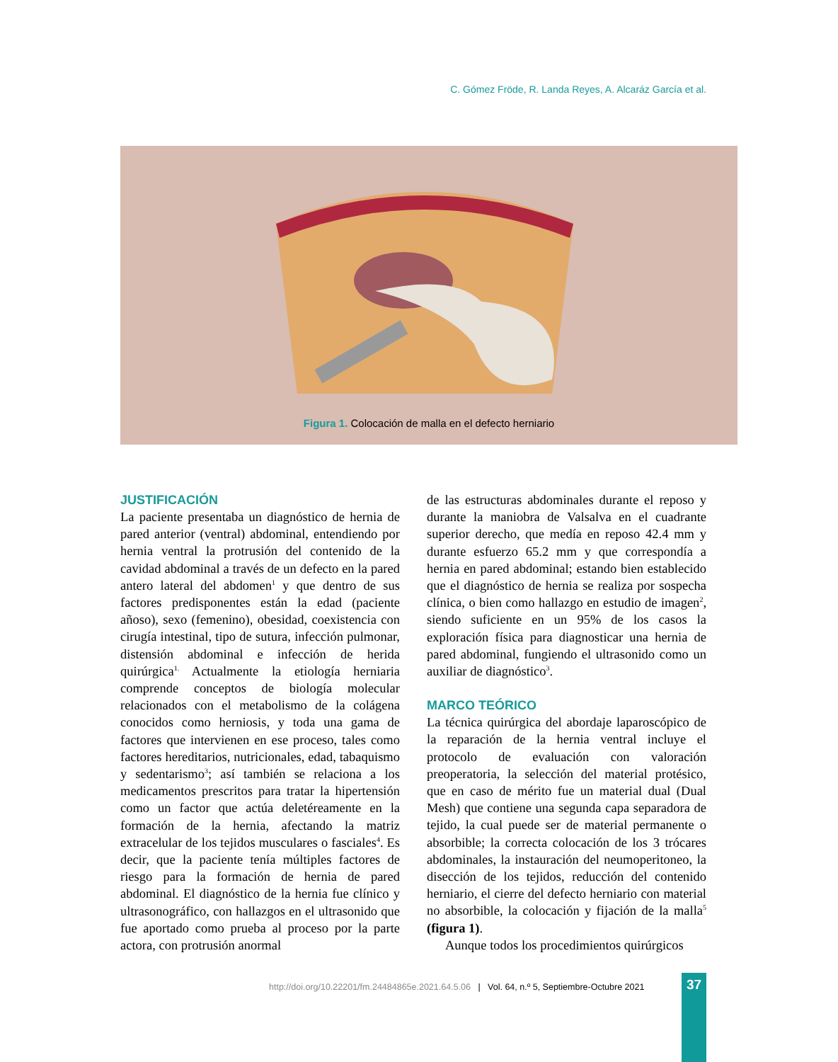C. Gómez Fröde, R. Landa Reyes, A. Alcaráz García et al.
Figura 1. Colocación de malla en el defecto herniario
JUSTIFICACIÓN
La paciente presentaba un diagnóstico de hernia de pared anterior (ventral) abdominal, entendiendo por hernia ventral la protrusión del contenido de la cavidad abdominal a través de un defecto en la pared antero lateral del abdomen<sup>1</sup> y que dentro de sus factores predisponentes están la edad (paciente añoso), sexo (femenino), obesidad, coexistencia con cirugía intestinal, tipo de sutura, infección pulmonar, distensión abdominal e infección de herida quirúrgica<sup>1.</sup> Actualmente la etiología herniaria comprende conceptos de biología molecular relacionados con el metabolismo de la colágena conocidos como herniosis, y toda una gama de factores que intervienen en ese proceso, tales como factores hereditarios, nutricionales, edad, tabaquismo y sedentarismo<sup>3</sup>; así también se relaciona a los medicamentos prescritos para tratar la hipertensión como un factor que actúa deletéreamente en la formación de la hernia, afectando la matriz extracelular de los tejidos musculares o fasciales<sup>4</sup>. Es decir, que la paciente tenía múltiples factores de riesgo para la formación de hernia de pared abdominal. El diagnóstico de la hernia fue clínico y ultrasonográfico, con hallazgos en el ultrasonido que fue aportado como prueba al proceso por la parte actora, con protrusión anormal
de las estructuras abdominales durante el reposo y durante la maniobra de Valsalva en el cuadrante superior derecho, que medía en reposo 42.4 mm y durante esfuerzo 65.2 mm y que correspondía a hernia en pared abdominal; estando bien establecido que el diagnóstico de hernia se realiza por sospecha clínica, o bien como hallazgo en estudio de imagen<sup>2</sup>, siendo suficiente en un 95% de los casos la exploración física para diagnosticar una hernia de pared abdominal, fungiendo el ultrasonido como un auxiliar de diagnóstico<sup>3</sup>.
MARCO TEÓRICO
La técnica quirúrgica del abordaje laparoscópico de la reparación de la hernia ventral incluye el protocolo de evaluación con valoración preoperatoria, la selección del material protésico, que en caso de mérito fue un material dual (Dual Mesh) que contiene una segunda capa separadora de tejido, la cual puede ser de material permanente o absorbible; la correcta colocación de los 3 trócares abdominales, la instauración del neumoperitoneo, la disección de los tejidos, reducción del contenido herniario, el cierre del defecto herniario con material no absorbible, la colocación y fijación de la malla<sup>5</sup> (figura 1).
Aunque todos los procedimientos quirúrgicos
http://doi.org/10.22201/fm.24484865e.2021.64.5.06 | Vol. 64, n.º 5, Septiembre-Octubre 2021
37